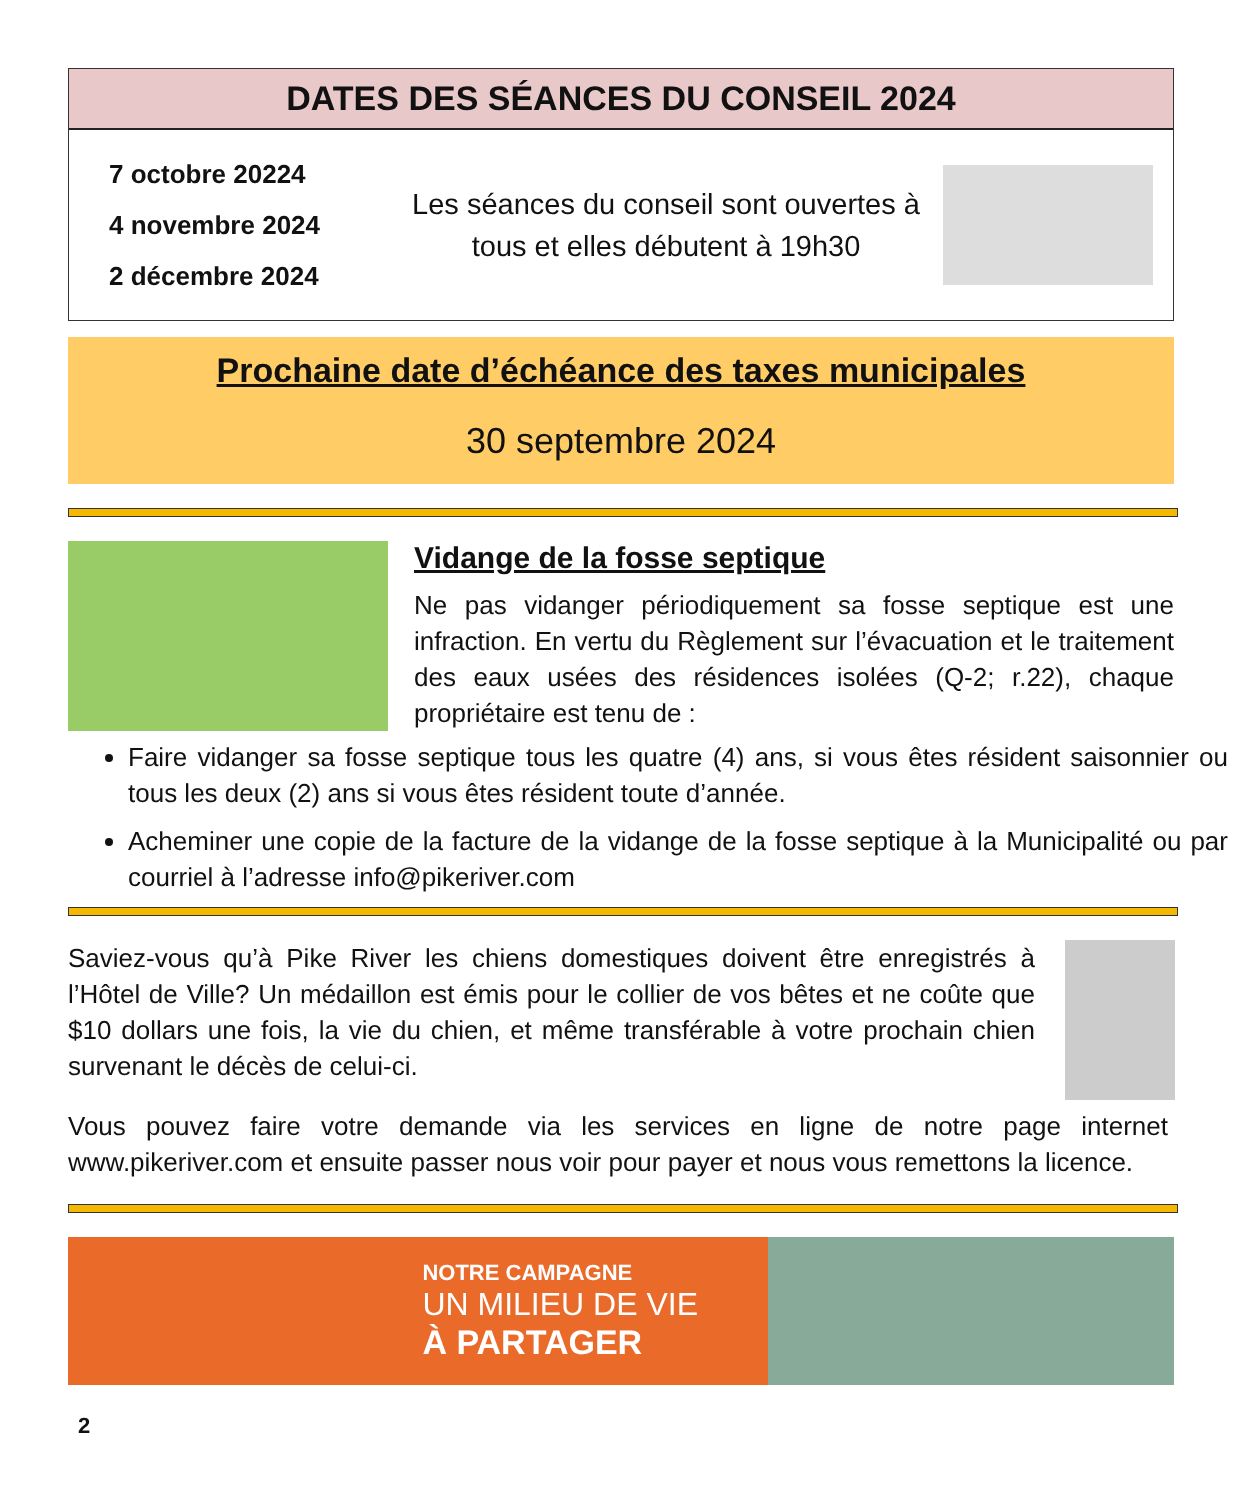DATES DES SÉANCES DU CONSEIL 2024
7 octobre 20224
4 novembre 2024
2 décembre 2024
Les séances du conseil sont ouvertes à tous et elles débutent à 19h30
Prochaine date d’échéance des taxes municipales
30 septembre 2024
Vidange de la fosse septique
Ne pas vidanger périodiquement sa fosse septique est une infraction. En vertu du Règlement sur l’évacuation et le traitement des eaux usées des résidences isolées (Q-2; r.22), chaque propriétaire est tenu de :
Faire vidanger sa fosse septique tous les quatre (4) ans, si vous êtes résident saisonnier ou tous les deux (2) ans si vous êtes résident toute d’année.
Acheminer une copie de la facture de la vidange de la fosse septique à la Municipalité ou par courriel à l’adresse info@pikeriver.com
Saviez-vous qu’à Pike River les chiens domestiques doivent être enregistrés à l’Hôtel de Ville? Un médaillon est émis pour le collier de vos bêtes et ne coûte que $10 dollars une fois, la vie du chien, et même transférable à votre prochain chien survenant le décès de celui-ci.
Vous pouvez faire votre demande via les services en ligne de notre page internet www.pikeriver.com et ensuite passer nous voir pour payer et nous vous remettons la licence.
NOTRE CAMPAGNE
UN MILIEU DE VIE
À PARTAGER
2